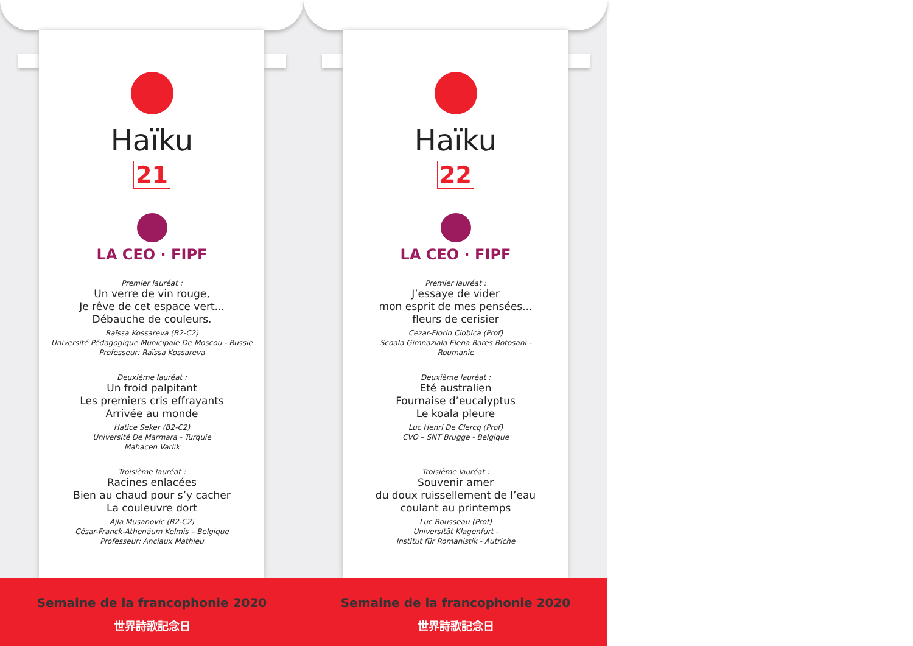Haïku
21
LA CEO · FIPF
Premier lauréat :
Un verre de vin rouge,
Je rêve de cet espace vert...
Débauche de couleurs.
Raïssa Kossareva (B2-C2)
Université Pédagogique Municipale De Moscou - Russie
Professeur: Raïssa Kossareva
Deuxième lauréat :
Un froid palpitant
Les premiers cris effrayants
Arrivée au monde
Hatice Seker (B2-C2)
Université De Marmara - Turquie
Mahacen Varlik
Troisième lauréat :
Racines enlacées
Bien au chaud pour s’y cacher
La couleuvre dort
Ajla Musanovic (B2-C2)
César-Franck-Athenäum Kelmis – Belgique
Professeur: Anciaux Mathieu
Semaine de la francophonie 2020
世界詩歌記念日
Haïku
22
LA CEO · FIPF
Premier lauréat :
J’essaye de vider
mon esprit de mes pensées...
fleurs de cerisier
Cezar-Florin Ciobica (Prof)
Scoala Gimnaziala Elena Rares Botosani -
Roumanie
Deuxième lauréat :
Eté australien
Fournaise d’eucalyptus
Le koala pleure
Luc Henri De Clercq (Prof)
CVO – SNT Brugge - Belgique
Troisième lauréat :
Souvenir amer
du doux ruissellement de l’eau
coulant au printemps
Luc Bousseau (Prof)
Universität Klagenfurt -
Institut für Romanistik - Autriche
Semaine de la francophonie 2020
世界詩歌記念日